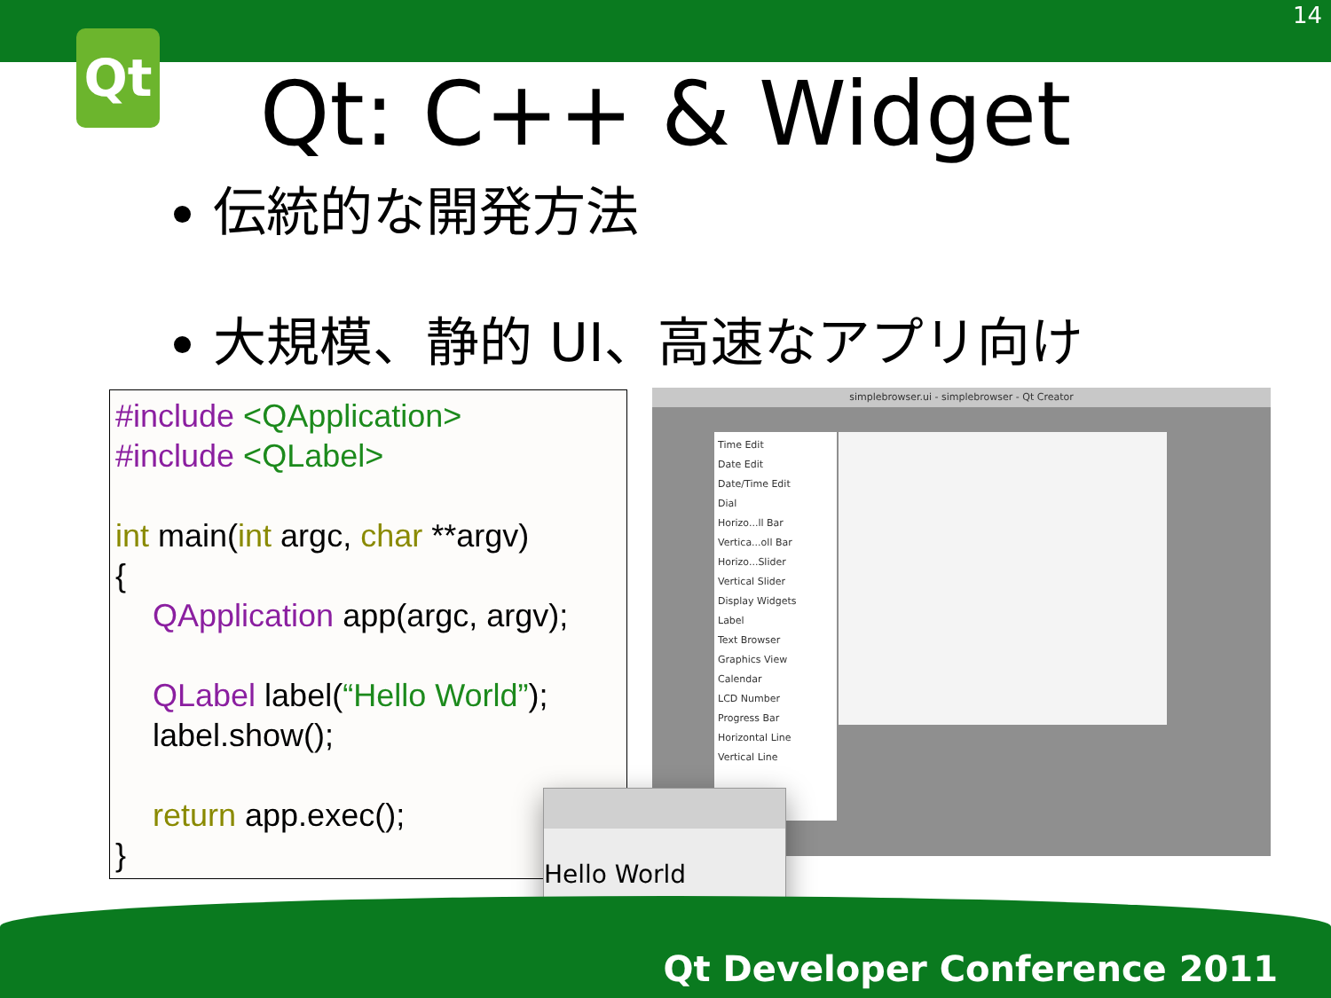14
Qt
Qt: C++ & Widget
伝統的な開発方法
大規模、静的 UI、高速なアプリ向け
#include <QApplication>
#include <QLabel>
int main(int argc, char **argv)
{
QApplication app(argc, argv);
QLabel label(“Hello World”);
label.show();
return app.exec();
}
simplebrowser.ui - simplebrowser - Qt Creator
Time Edit
Date Edit
Date/Time Edit
Dial
Horizo...ll Bar
Vertica...oll Bar
Horizo...Slider
Vertical Slider
Display Widgets
Label
Text Browser
Graphics View
Calendar
LCD Number
Progress Bar
Horizontal Line
Vertical Line
Hello World
Qt Developer Conference 2011